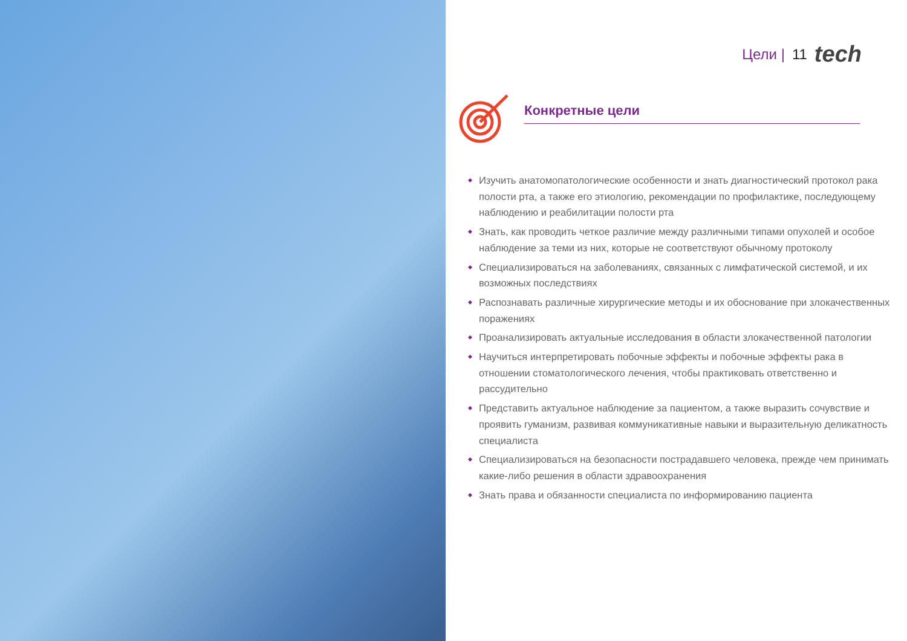Цели | 11 tech
Конкретные цели
Изучить анатомопатологические особенности и знать диагностический протокол рака полости рта, а также его этиологию, рекомендации по профилактике, последующему наблюдению и реабилитации полости рта
Знать, как проводить четкое различие между различными типами опухолей и особое наблюдение за теми из них, которые не соответствуют обычному протоколу
Специализироваться на заболеваниях, связанных с лимфатической системой, и их возможных последствиях
Распознавать различные хирургические методы и их обоснование при злокачественных поражениях
Проанализировать актуальные исследования в области злокачественной патологии
Научиться интерпретировать побочные эффекты и побочные эффекты рака в отношении стоматологического лечения, чтобы практиковать ответственно и рассудительно
Представить актуальное наблюдение за пациентом, а также выразить сочувствие и проявить гуманизм, развивая коммуникативные навыки и выразительную деликатность специалиста
Специализироваться на безопасности пострадавшего человека, прежде чем принимать какие-либо решения в области здравоохранения
Знать права и обязанности специалиста по информированию пациента